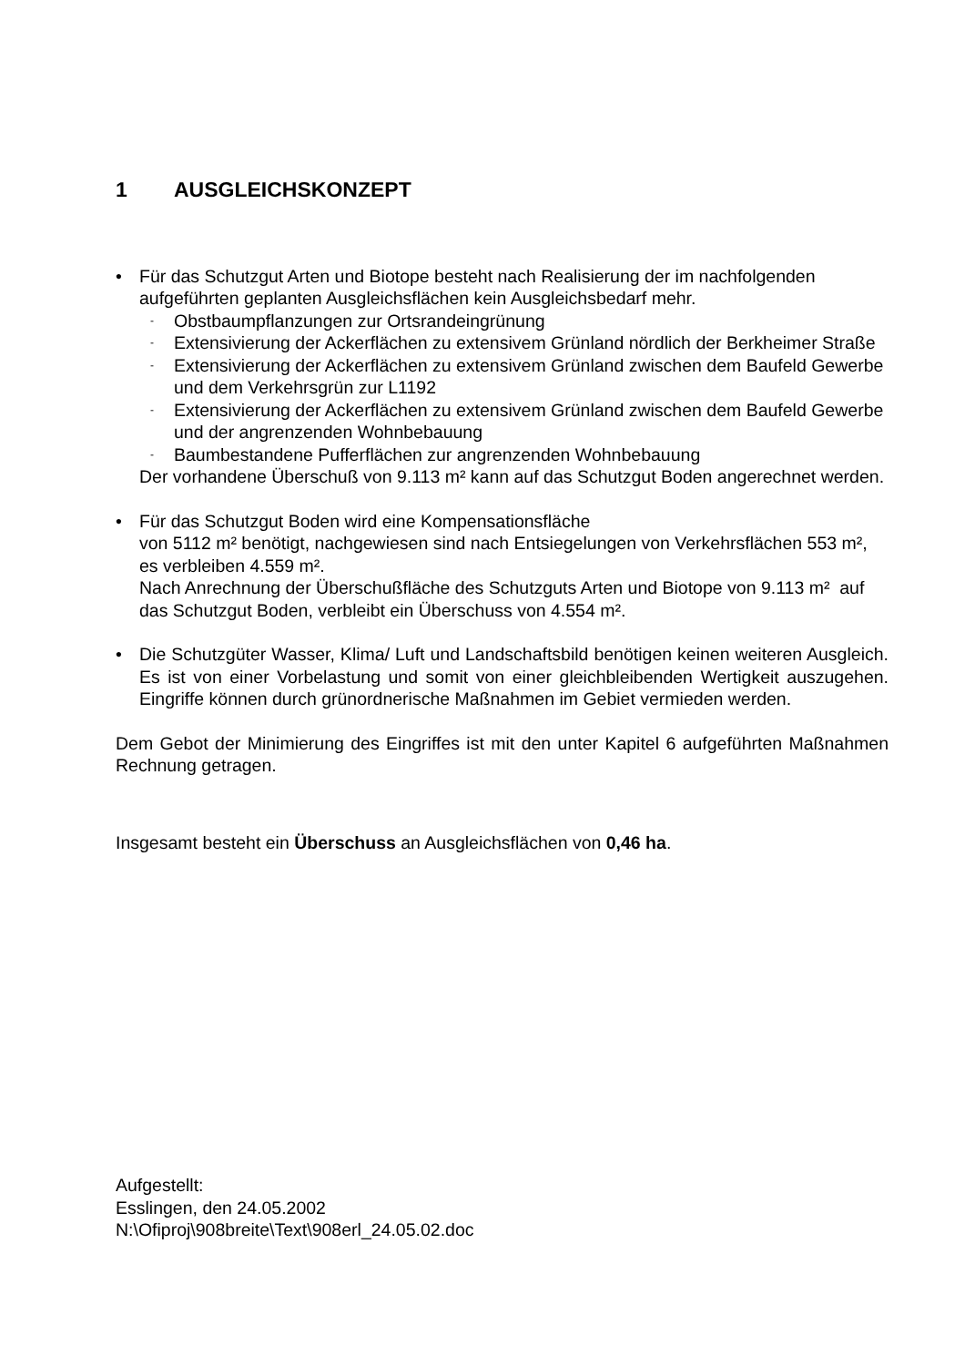1 AUSGLEICHSKONZEPT
• Für das Schutzgut Arten und Biotope besteht nach Realisierung der im nachfolgenden aufgeführten geplanten Ausgleichsflächen kein Ausgleichsbedarf mehr.
-
Obstbaumpflanzungen zur Ortsrandeingrünung
-
Extensivierung der Ackerflächen zu extensivem Grünland nördlich der Berkheimer Straße
-
Extensivierung der Ackerflächen zu extensivem Grünland zwischen dem Baufeld Gewerbe und dem Verkehrsgrün zur L1192
-
Extensivierung der Ackerflächen zu extensivem Grünland zwischen dem Baufeld Gewerbe und der angrenzenden Wohnbebauung
-
Baumbestandene Pufferflächen zur angrenzenden Wohnbebauung
Der vorhandene Überschuß von 9.113 m² kann auf das Schutzgut Boden angerechnet werden.
• Für das Schutzgut Boden wird eine Kompensationsfläche
von 5112 m² benötigt, nachgewiesen sind nach Entsiegelungen von Verkehrsflächen 553 m², es verbleiben 4.559 m².
Nach Anrechnung der Überschußfläche des Schutzguts Arten und Biotope von 9.113 m² auf das Schutzgut Boden, verbleibt ein Überschuss von 4.554 m².
• Die Schutzgüter Wasser, Klima/ Luft und Landschaftsbild benötigen keinen weiteren Ausgleich. Es ist von einer Vorbelastung und somit von einer gleichbleibenden Wertigkeit auszugehen. Eingriffe können durch grünordnerische Maßnahmen im Gebiet vermieden werden.
Dem Gebot der Minimierung des Eingriffes ist mit den unter Kapitel 6 aufgeführten Maßnahmen Rechnung getragen.
Insgesamt besteht ein Überschuss an Ausgleichsflächen von 0,46 ha.
Aufgestellt:
Esslingen, den 24.05.2002
N:\Ofiproj\908breite\Text\908erl_24.05.02.doc